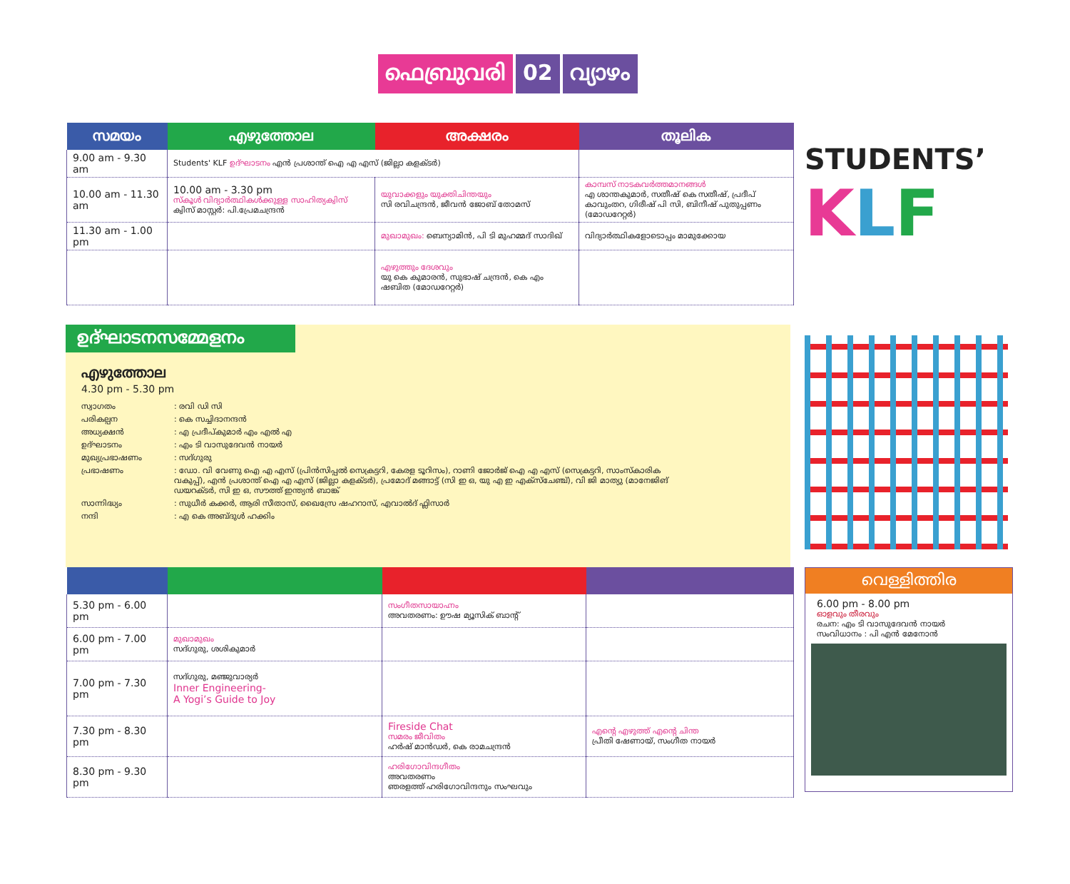ഫെബ്രുവരി 02 വ്യാഴം
| സമയം | എഴുത്തോല | അക്ഷരം | തൂലിക |
| --- | --- | --- | --- |
| 9.00 am - 9.30 am | Students' KLF ഉദ്ഘാടനം എൻ പ്രശാന്ത് ഐ എ എസ് (ജില്ലാ കളക്ടർ) | | |
| 10.00 am - 11.30 am | 10.00 am - 3.30 pm സ്കൂൾ വിദ്യാർത്ഥികൾക്കുള്ള സാഹിത്യക്വിസ് ക്വിസ് മാസ്റ്റർ: പി.പ്രേമചന്ദ്രൻ | യുവാക്കളും യുക്തിചിന്തയും സി രവിചന്ദ്രൻ, ജീവൻ ജോബ് തോമസ് | കാമ്പസ് നാടകവർത്തമാനങ്ങൾ എ ശാന്തകുമാർ, സതീഷ് കെ സതീഷ്, പ്രദീപ് കാവുംതറ, ഗിരീഷ് പി സി, ബിനീഷ് പുതുപ്പണം (മോഡറേറ്റർ) |
| 11.30 am - 1.00 pm | | മുഖാമുഖം: ബെന്യാമിൻ, പി ടി മുഹമ്മദ് സാദിഖ് | വിദ്യാർത്ഥികളോടൊപ്പം മാമുക്കോയ |
| | | എഴുത്തും ദേശവും യു കെ കുമാരൻ, സുഭാഷ് ചന്ദ്രൻ, കെ എം ഷബിത (മോഡറേറ്റർ) | |
STUDENTS’
KLF
ഉദ്ഘാടനസമ്മേളനം
എഴുത്തോല
4.30 pm - 5.30 pm
സ്വാഗതം
: രവി ഡി സി
പരികല്പന
: കെ സച്ചിദാനന്ദൻ
അധ്യക്ഷൻ
: എ പ്രദീപ്കുമാർ എം എൽ എ
ഉദ്ഘാടനം
: എം ടി വാസുദേവൻ നായർ
മുഖ്യപ്രഭാഷണം
: സദ്ഗുരു
പ്രഭാഷണം
: ഡോ. വി വേണു ഐ എ എസ് (പ്രിൻസിപ്പൽ സെക്രട്ടറി, കേരള ടൂറിസം), റാണി ജോർജ് ഐ എ എസ് (സെക്രട്ടറി, സാംസ്കാരിക വകുപ്പ്), എൻ പ്രശാന്ത് ഐ എ എസ് (ജില്ലാ കളക്ടർ), പ്രമോദ് മങ്ങാട്ട് (സി ഇ ഒ, യു എ ഇ എക്സ്ചേഞ്ച്), വി ജി മാത്യു (മാനേജിങ് ഡയറക്ടർ, സി ഇ ഒ, സൗത്ത് ഇന്ത്യൻ ബാങ്ക്
സാന്നിദ്ധ്യം
: സുധീർ കക്കർ, ആരി സീതാസ്, ഖൈസ്രേ ഷഹറാസ്, എവാൽദ് ഫ്ലിസാർ
നന്ദി
: എ കെ അബ്ദുൾ ഹക്കിം
| 5.30 pm - 6.00 pm | | സംഗീതസായാഹ്നം അവതരണം: ഊഷ മ്യൂസിക് ബാന്റ് | |
| 6.00 pm - 7.00 pm | മുഖാമുഖം സദ്ഗുരു, ശശികുമാർ | | |
| 7.00 pm - 7.30 pm | സദ്ഗുരു, മഞ്ജുവാര്യർ Inner Engineering- A Yogi’s Guide to Joy | | |
| 7.30 pm - 8.30 pm | | Fireside Chat സമരം ജീവിതം ഹർഷ് മാൻഡർ, കെ രാമചന്ദ്രൻ | എന്റെ എഴുത്ത് എന്റെ ചിന്ത പ്രീതി ഷേണായ്, സംഗീത നായർ |
| 8.30 pm - 9.30 pm | | ഹരിഗോവിന്ദഗീതം അവതരണം ഞരളത്ത് ഹരിഗോവിന്ദനും സംഘവും | |
വെള്ളിത്തിര
6.00 pm - 8.00 pm
ഓളവും തീരവും
രചന: എം ടി വാസുദേവൻ നായർ
സംവിധാനം : പി എൻ മേനോൻ